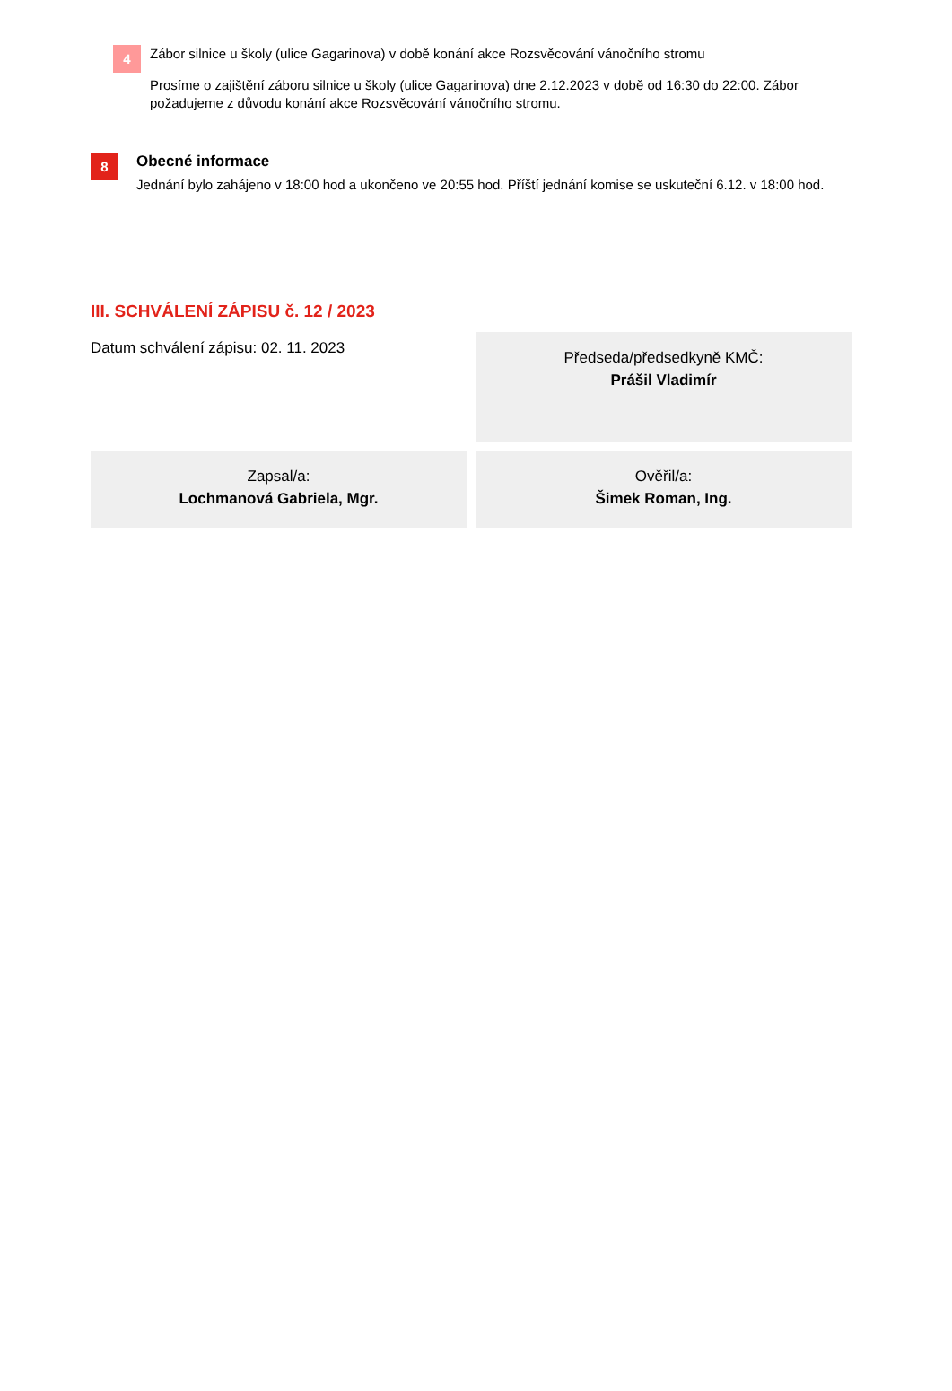4
Zábor silnice u školy (ulice Gagarinova) v době konání akce Rozsvěcování vánočního stromu
Prosíme o zajištění záboru silnice u školy (ulice Gagarinova) dne 2.12.2023 v době od 16:30 do 22:00. Zábor požadujeme z důvodu konání akce Rozsvěcování vánočního stromu.
8
Obecné informace
Jednání bylo zahájeno v 18:00 hod a ukončeno ve 20:55 hod. Příští jednání komise se uskuteční 6.12. v 18:00 hod.
III. SCHVÁLENÍ ZÁPISU č. 12 / 2023
Datum schválení zápisu: 02. 11. 2023
Předseda/předsedkyně KMČ:
Prášil Vladimír
Zapsal/a:
Lochmanová Gabriela, Mgr.
Ověřil/a:
Šimek Roman, Ing.